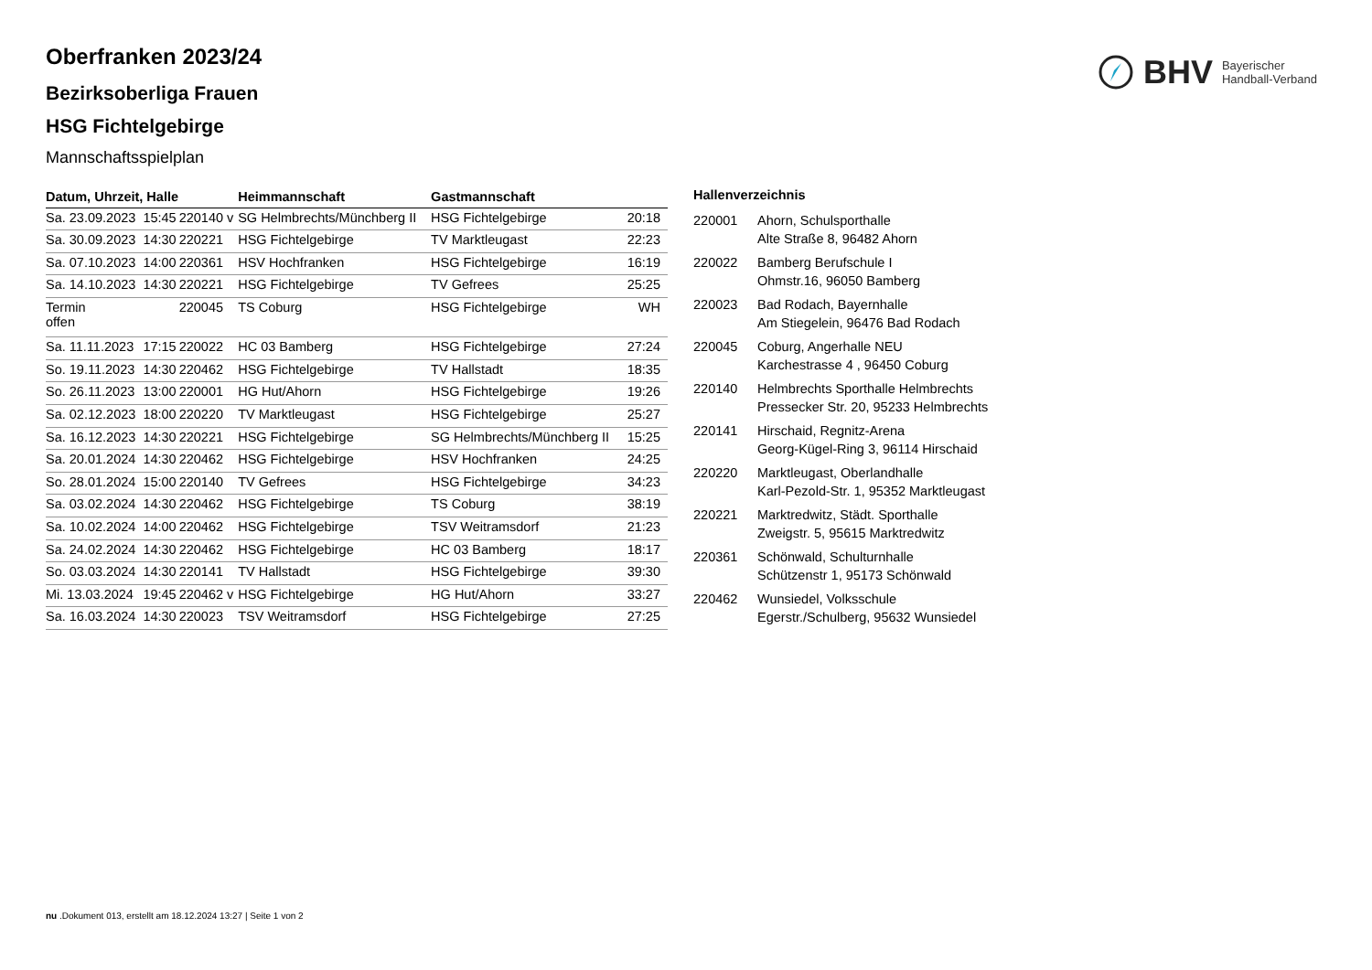BHV Bayerischer
Handball-Verband
Oberfranken 2023/24
Bezirksoberliga Frauen
HSG Fichtelgebirge
Mannschaftsspielplan
| Datum, Uhrzeit, Halle | | | Heimmannschaft | Gastmannschaft | |
| --- | --- | --- | --- | --- | --- |
| Sa. 23.09.2023 | 15:45 | 220140 v | SG Helmbrechts/Münchberg II | HSG Fichtelgebirge | 20:18 |
| Sa. 30.09.2023 | 14:30 | 220221 | HSG Fichtelgebirge | TV Marktleugast | 22:23 |
| Sa. 07.10.2023 | 14:00 | 220361 | HSV Hochfranken | HSG Fichtelgebirge | 16:19 |
| Sa. 14.10.2023 | 14:30 | 220221 | HSG Fichtelgebirge | TV Gefrees | 25:25 |
| Termin offen | | 220045 | TS Coburg | HSG Fichtelgebirge | WH |
| Sa. 11.11.2023 | 17:15 | 220022 | HC 03 Bamberg | HSG Fichtelgebirge | 27:24 |
| So. 19.11.2023 | 14:30 | 220462 | HSG Fichtelgebirge | TV Hallstadt | 18:35 |
| So. 26.11.2023 | 13:00 | 220001 | HG Hut/Ahorn | HSG Fichtelgebirge | 19:26 |
| Sa. 02.12.2023 | 18:00 | 220220 | TV Marktleugast | HSG Fichtelgebirge | 25:27 |
| Sa. 16.12.2023 | 14:30 | 220221 | HSG Fichtelgebirge | SG Helmbrechts/Münchberg II | 15:25 |
| Sa. 20.01.2024 | 14:30 | 220462 | HSG Fichtelgebirge | HSV Hochfranken | 24:25 |
| So. 28.01.2024 | 15:00 | 220140 | TV Gefrees | HSG Fichtelgebirge | 34:23 |
| Sa. 03.02.2024 | 14:30 | 220462 | HSG Fichtelgebirge | TS Coburg | 38:19 |
| Sa. 10.02.2024 | 14:00 | 220462 | HSG Fichtelgebirge | TSV Weitramsdorf | 21:23 |
| Sa. 24.02.2024 | 14:30 | 220462 | HSG Fichtelgebirge | HC 03 Bamberg | 18:17 |
| So. 03.03.2024 | 14:30 | 220141 | TV Hallstadt | HSG Fichtelgebirge | 39:30 |
| Mi. 13.03.2024 | 19:45 | 220462 v | HSG Fichtelgebirge | HG Hut/Ahorn | 33:27 |
| Sa. 16.03.2024 | 14:30 | 220023 | TSV Weitramsdorf | HSG Fichtelgebirge | 27:25 |
| Hallenverzeichnis | |
| --- | --- |
| 220001 | Ahorn, Schulsporthalle Alte Straße 8, 96482 Ahorn |
| 220022 | Bamberg Berufschule I Ohmstr.16, 96050 Bamberg |
| 220023 | Bad Rodach, Bayernhalle Am Stiegelein, 96476 Bad Rodach |
| 220045 | Coburg, Angerhalle NEU Karchestrasse 4 , 96450 Coburg |
| 220140 | Helmbrechts Sporthalle Helmbrechts Pressecker Str. 20, 95233 Helmbrechts |
| 220141 | Hirschaid, Regnitz-Arena Georg-Kügel-Ring 3, 96114 Hirschaid |
| 220220 | Marktleugast, Oberlandhalle Karl-Pezold-Str. 1, 95352 Marktleugast |
| 220221 | Marktredwitz, Städt. Sporthalle Zweigstr. 5, 95615 Marktredwitz |
| 220361 | Schönwald, Schulturnhalle Schützenstr 1, 95173 Schönwald |
| 220462 | Wunsiedel, Volksschule Egerstr./Schulberg, 95632 Wunsiedel |
nu .Dokument 013, erstellt am 18.12.2024 13:27 | Seite 1 von 2